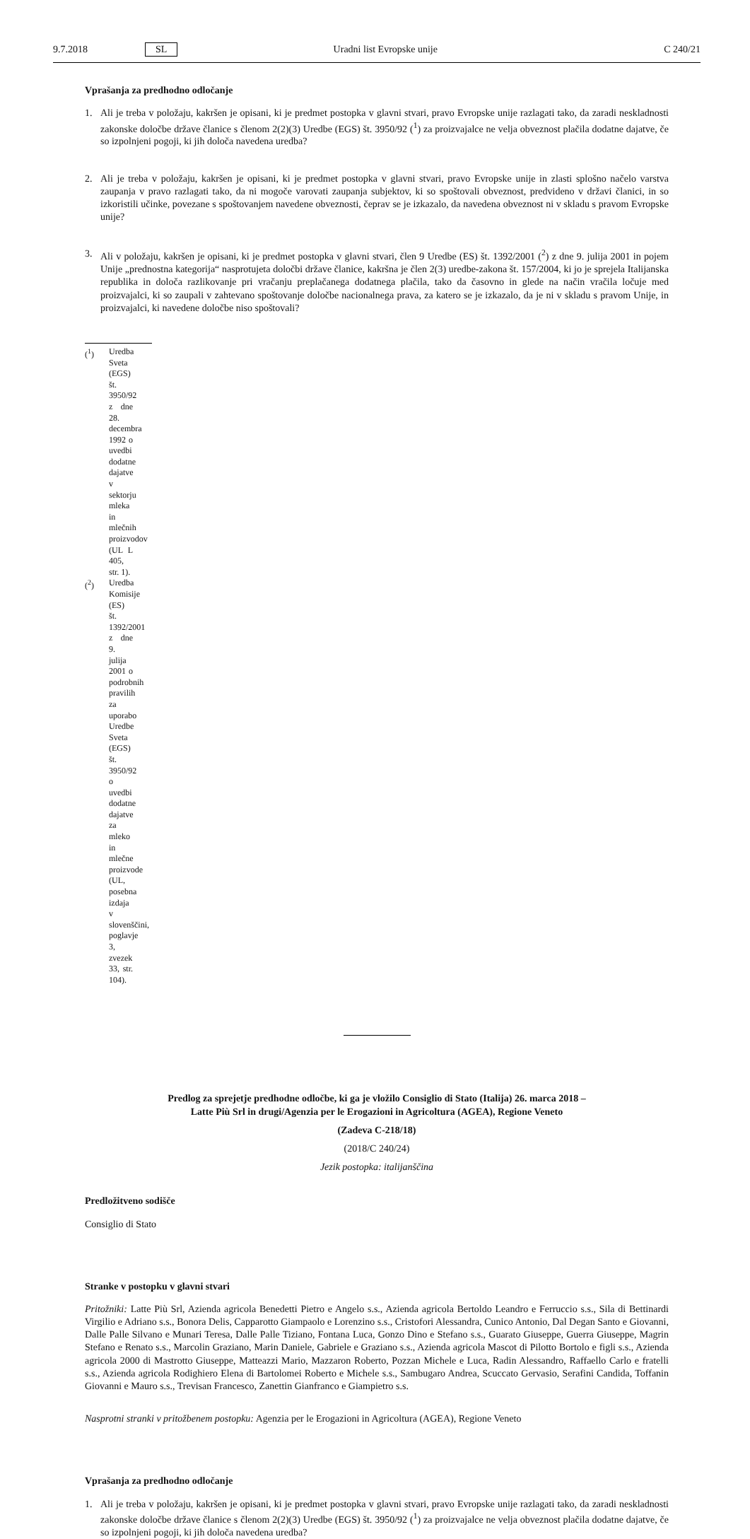9.7.2018 SL Uradni list Evropske unije C 240/21
Vprašanja za predhodno odločanje
1. Ali je treba v položaju, kakršen je opisani, ki je predmet postopka v glavni stvari, pravo Evropske unije razlagati tako, da zaradi neskladnosti zakonske določbe države članice s členom 2(2)(3) Uredbe (EGS) št. 3950/92 (<sup>1</sup>) za proizvajalce ne velja obveznost plačila dodatne dajatve, če so izpolnjeni pogoji, ki jih določa navedena uredba?
2. Ali je treba v položaju, kakršen je opisani, ki je predmet postopka v glavni stvari, pravo Evropske unije in zlasti splošno načelo varstva zaupanja v pravo razlagati tako, da ni mogoče varovati zaupanja subjektov, ki so spoštovali obveznost, predvideno v državi članici, in so izkoristili učinke, povezane s spoštovanjem navedene obveznosti, čeprav se je izkazalo, da navedena obveznost ni v skladu s pravom Evropske unije?
3. Ali v položaju, kakršen je opisani, ki je predmet postopka v glavni stvari, člen 9 Uredbe (ES) št. 1392/2001 (<sup>2</sup>) z dne 9. julija 2001 in pojem Unije „prednostna kategorija“ nasprotujeta določbi države članice, kakršna je člen 2(3) uredbe-zakona št. 157/2004, ki jo je sprejela Italijanska republika in določa razlikovanje pri vračanju preplačanega dodatnega plačila, tako da časovno in glede na način vračila ločuje med proizvajalci, ki so zaupali v zahtevano spoštovanje določbe nacionalnega prava, za katero se je izkazalo, da je ni v skladu s pravom Unije, in proizvajalci, ki navedene določbe niso spoštovali?
(<sup>1</sup>) Uredba Sveta (EGS) št. 3950/92 z dne 28. decembra 1992 o uvedbi dodatne dajatve v sektorju mleka in mlečnih proizvodov (UL L 405, str. 1).
(<sup>2</sup>) Uredba Komisije (ES) št. 1392/2001 z dne 9. julija 2001 o podrobnih pravilih za uporabo Uredbe Sveta (EGS) št. 3950/92 o uvedbi dodatne dajatve za mleko in mlečne proizvode (UL, posebna izdaja v slovenščini, poglavje 3, zvezek 33, str. 104).
Predlog za sprejetje predhodne odločbe, ki ga je vložilo Consiglio di Stato (Italija) 26. marca 2018 –
Latte Più Srl in drugi/Agenzia per le Erogazioni in Agricoltura (AGEA), Regione Veneto
(Zadeva C-218/18)
(2018/C 240/24)
Jezik postopka: italijanščina
Predložitveno sodišče
Consiglio di Stato
Stranke v postopku v glavni stvari
Pritožniki: Latte Più Srl, Azienda agricola Benedetti Pietro e Angelo s.s., Azienda agricola Bertoldo Leandro e Ferruccio s.s., Sila di Bettinardi Virgilio e Adriano s.s., Bonora Delis, Capparotto Giampaolo e Lorenzino s.s., Cristofori Alessandra, Cunico Antonio, Dal Degan Santo e Giovanni, Dalle Palle Silvano e Munari Teresa, Dalle Palle Tiziano, Fontana Luca, Gonzo Dino e Stefano s.s., Guarato Giuseppe, Guerra Giuseppe, Magrin Stefano e Renato s.s., Marcolin Graziano, Marin Daniele, Gabriele e Graziano s.s., Azienda agricola Mascot di Pilotto Bortolo e figli s.s., Azienda agricola 2000 di Mastrotto Giuseppe, Matteazzi Mario, Mazzaron Roberto, Pozzan Michele e Luca, Radin Alessandro, Raffaello Carlo e fratelli s.s., Azienda agricola Rodighiero Elena di Bartolomei Roberto e Michele s.s., Sambugaro Andrea, Scuccato Gervasio, Serafini Candida, Toffanin Giovanni e Mauro s.s., Trevisan Francesco, Zanettin Gianfranco e Giampietro s.s.
Nasprotni stranki v pritožbenem postopku: Agenzia per le Erogazioni in Agricoltura (AGEA), Regione Veneto
Vprašanja za predhodno odločanje
1. Ali je treba v položaju, kakršen je opisani, ki je predmet postopka v glavni stvari, pravo Evropske unije razlagati tako, da zaradi neskladnosti zakonske določbe države članice s členom 2(2)(3) Uredbe (EGS) št. 3950/92 (<sup>1</sup>) za proizvajalce ne velja obveznost plačila dodatne dajatve, če so izpolnjeni pogoji, ki jih določa navedena uredba?